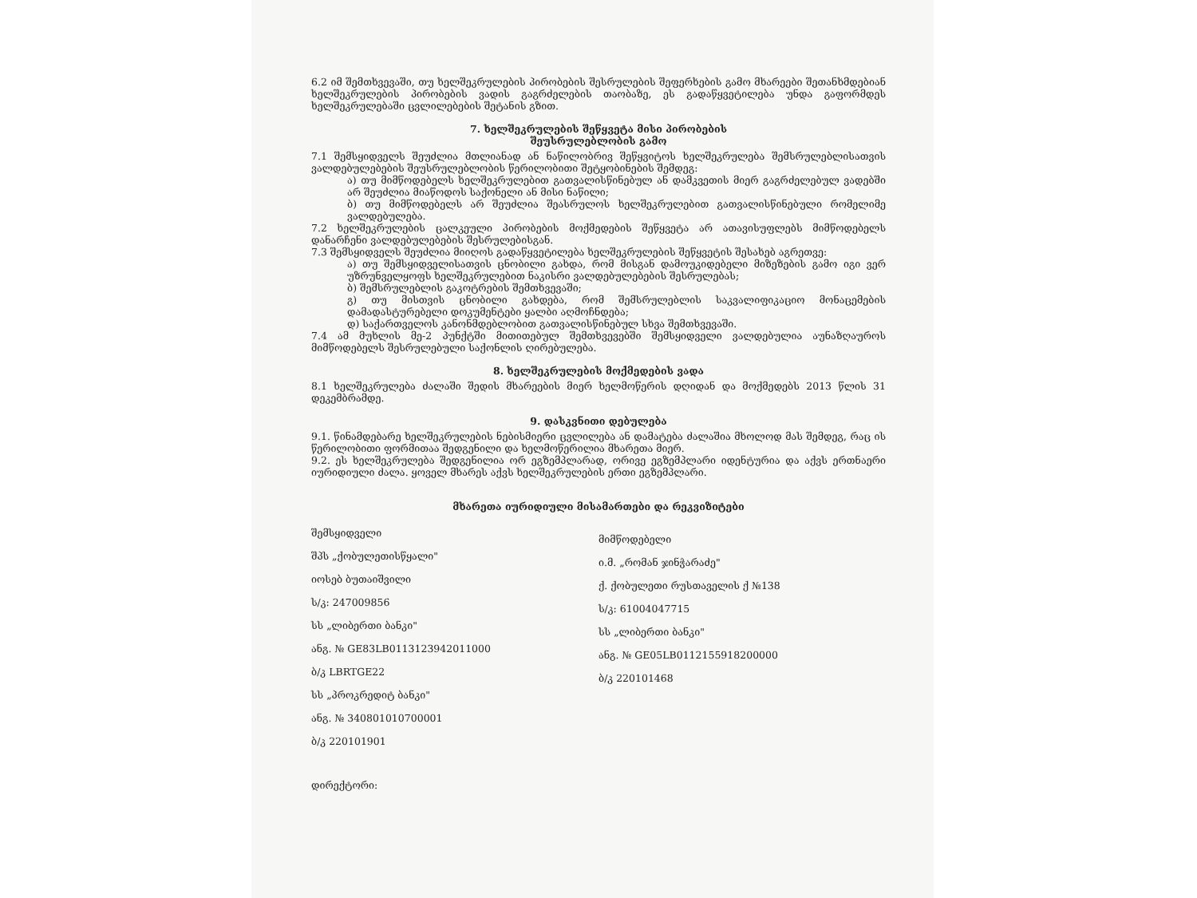6.2 იმ შემთხვევაში, თუ ხელშეკრულების პირობების შესრულების შეფერხების გამო მხარეები შეთანხმდებიან ხელშეკრულების პირობების ვადის გაგრძელების თაობაზე, ეს გადაწყვეტილება უნდა გაფორმდეს ხელშეკრულებაში ცვლილებების შეტანის გზით.
7. ხელშეკრულების შეწყვეტა მისი პირობების
შეუსრულებლობის გამო
7.1 შემსყიდველს შეუძლია მთლიანად ან ნაწილობრივ შეწყვიტოს ხელშეკრულება შემსრულებლისათვის ვალდებულებების შეუსრულებლობის წერილობითი შეტყობინების შემდეგ:
ა) თუ მიმწოდებელს ხელშეკრულებით გათვალისწინებულ ან დამკვეთის მიერ გაგრძელებულ ვადებში არ შეუძლია მიაწოდოს საქონელი ან მისი ნაწილი;
ბ) თუ მიმწოდებელს არ შეუძლია შეასრულოს ხელშეკრულებით გათვალისწინებული რომელიმე ვალდებულება.
7.2 ხელშეკრულების ცალკეული პირობების მოქმედების შეწყვეტა არ ათავისუფლებს მიმწოდებელს დანარჩენი ვალდებულებების შესრულებისგან.
7.3 შემსყიდველს შეუძლია მიიღოს გადაწყვეტილება ხელშეკრულების შეწყვეტის შესახებ აგრეთვე:
ა) თუ შემსყიდველისათვის ცნობილი გახდა, რომ მისგან დამოუკიდებელი მიზეზების გამო იგი ვერ უზრუნველყოფს ხელშეკრულებით ნაკისრი ვალდებულებების შესრულებას;
ბ) შემსრულებლის გაკოტრების შემთხვევაში;
გ) თუ მისთვის ცნობილი გახდება, რომ შემსრულებლის საკვალიფიკაციო მონაცემების დამადასტურებელი დოკუმენტები ყალბი აღმოჩნდება;
დ) საქართველოს კანონმდებლობით გათვალისწინებულ სხვა შემთხვევაში.
7.4 ამ მუხლის მე-2 პუნქტში მითითებულ შემთხვევებში შემსყიდველი ვალდებულია აუნაზღაუროს მიმწოდებელს შესრულებული საქონლის ღირებულება.
8. ხელშეკრულების მოქმედების ვადა
8.1 ხელშეკრულება ძალაში შედის მხარეების მიერ ხელმოწერის დღიდან და მოქმედებს 2013 წლის 31 დეკემბრამდე.
9. დასკვნითი დებულება
9.1. წინამდებარე ხელშეკრულების ნებისმიერი ცვლილება ან დამატება ძალაშია მხოლოდ მას შემდეგ, რაც ის წერილობითი ფორმითაა შედგენილი და ხელმოწერილია მხარეთა მიერ.
9.2. ეს ხელშეკრულება შედგენილია ორ ეგზემპლარად, ორივე ეგზემპლარი იდენტურია და აქვს ერთნაერი იურიდიული ძალა. ყოველ მხარეს აქვს ხელშეკრულების ერთი ეგზემპლარი.
მხარეთა იურიდიული მისამართები და რეკვიზიტები
შემსყიდველი
შპს „ქობულეთისწყალი"
იოსებ ბუთაიშვილი
ს/კ: 247009856
სს „ლიბერთი ბანკი"
ანგ. № GE83LB0113123942011000
ბ/კ LBRTGE22
სს „პროკრედიტ ბანკი"
ანგ. № 340801010700001
ბ/კ 220101901
დირექტორი:
მიმწოდებელი
ი.მ. „რომან ჯინჭარაძე"
ქ. ქობულეთი რუსთაველის ქ №138
ს/კ: 61004047715
სს „ლიბერთი ბანკი"
ანგ. № GE05LB0112155918200000
ბ/კ 220101468